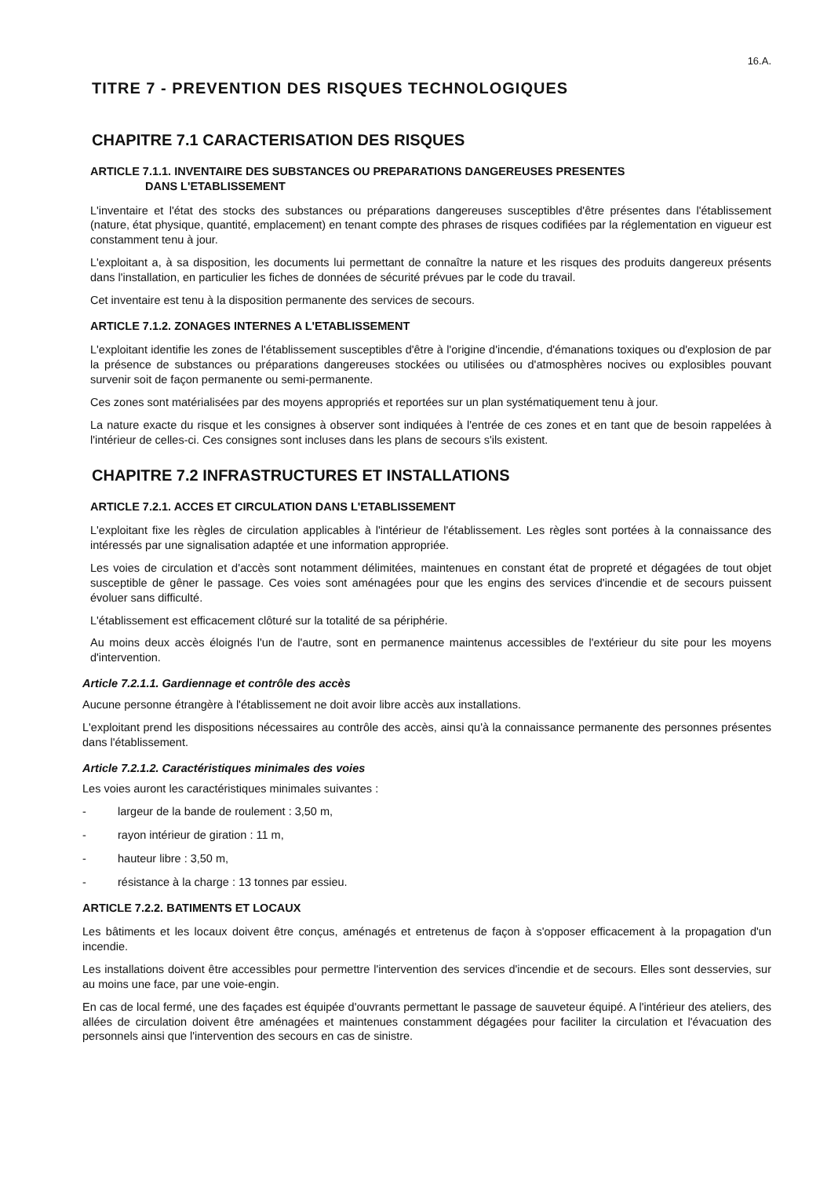16.A.
TITRE 7 - PREVENTION DES RISQUES TECHNOLOGIQUES
CHAPITRE 7.1 CARACTERISATION DES RISQUES
ARTICLE 7.1.1. INVENTAIRE DES SUBSTANCES OU PREPARATIONS DANGEREUSES PRESENTES
DANS L'ETABLISSEMENT
L'inventaire et l'état des stocks des substances ou préparations dangereuses susceptibles d'être présentes dans l'établissement (nature, état physique, quantité, emplacement) en tenant compte des phrases de risques codifiées par la réglementation en vigueur est constamment tenu à jour.
L'exploitant a, à sa disposition, les documents lui permettant de connaître la nature et les risques des produits dangereux présents dans l'installation, en particulier les fiches de données de sécurité prévues par le code du travail.
Cet inventaire est tenu à la disposition permanente des services de secours.
ARTICLE 7.1.2. ZONAGES INTERNES A L'ETABLISSEMENT
L'exploitant identifie les zones de l'établissement susceptibles d'être à l'origine d'incendie, d'émanations toxiques ou d'explosion de par la présence de substances ou préparations dangereuses stockées ou utilisées ou d'atmosphères nocives ou explosibles pouvant survenir soit de façon permanente ou semi-permanente.
Ces zones sont matérialisées par des moyens appropriés et reportées sur un plan systématiquement tenu à jour.
La nature exacte du risque et les consignes à observer sont indiquées à l'entrée de ces zones et en tant que de besoin rappelées à l'intérieur de celles-ci. Ces consignes sont incluses dans les plans de secours s'ils existent.
CHAPITRE 7.2 INFRASTRUCTURES ET INSTALLATIONS
ARTICLE 7.2.1. ACCES ET CIRCULATION DANS L'ETABLISSEMENT
L'exploitant fixe les règles de circulation applicables à l'intérieur de l'établissement. Les règles sont portées à la connaissance des intéressés par une signalisation adaptée et une information appropriée.
Les voies de circulation et d'accès sont notamment délimitées, maintenues en constant état de propreté et dégagées de tout objet susceptible de gêner le passage. Ces voies sont aménagées pour que les engins des services d'incendie et de secours puissent évoluer sans difficulté.
L'établissement est efficacement clôturé sur la totalité de sa périphérie.
Au moins deux accès éloignés l'un de l'autre, sont en permanence maintenus accessibles de l'extérieur du site pour les moyens d'intervention.
Article 7.2.1.1. Gardiennage et contrôle des accès
Aucune personne étrangère à l'établissement ne doit avoir libre accès aux installations.
L'exploitant prend les dispositions nécessaires au contrôle des accès, ainsi qu'à la connaissance permanente des personnes présentes dans l'établissement.
Article 7.2.1.2. Caractéristiques minimales des voies
Les voies auront les caractéristiques minimales suivantes :
- largeur de la bande de roulement : 3,50 m,
- rayon intérieur de giration : 11 m,
- hauteur libre : 3,50 m,
- résistance à la charge : 13 tonnes par essieu.
ARTICLE 7.2.2. BATIMENTS ET LOCAUX
Les bâtiments et les locaux doivent être conçus, aménagés et entretenus de façon à s'opposer efficacement à la propagation d'un incendie.
Les installations doivent être accessibles pour permettre l'intervention des services d'incendie et de secours. Elles sont desservies, sur au moins une face, par une voie-engin.
En cas de local fermé, une des façades est équipée d'ouvrants permettant le passage de sauveteur équipé. A l'intérieur des ateliers, des allées de circulation doivent être aménagées et maintenues constamment dégagées pour faciliter la circulation et l'évacuation des personnels ainsi que l'intervention des secours en cas de sinistre.